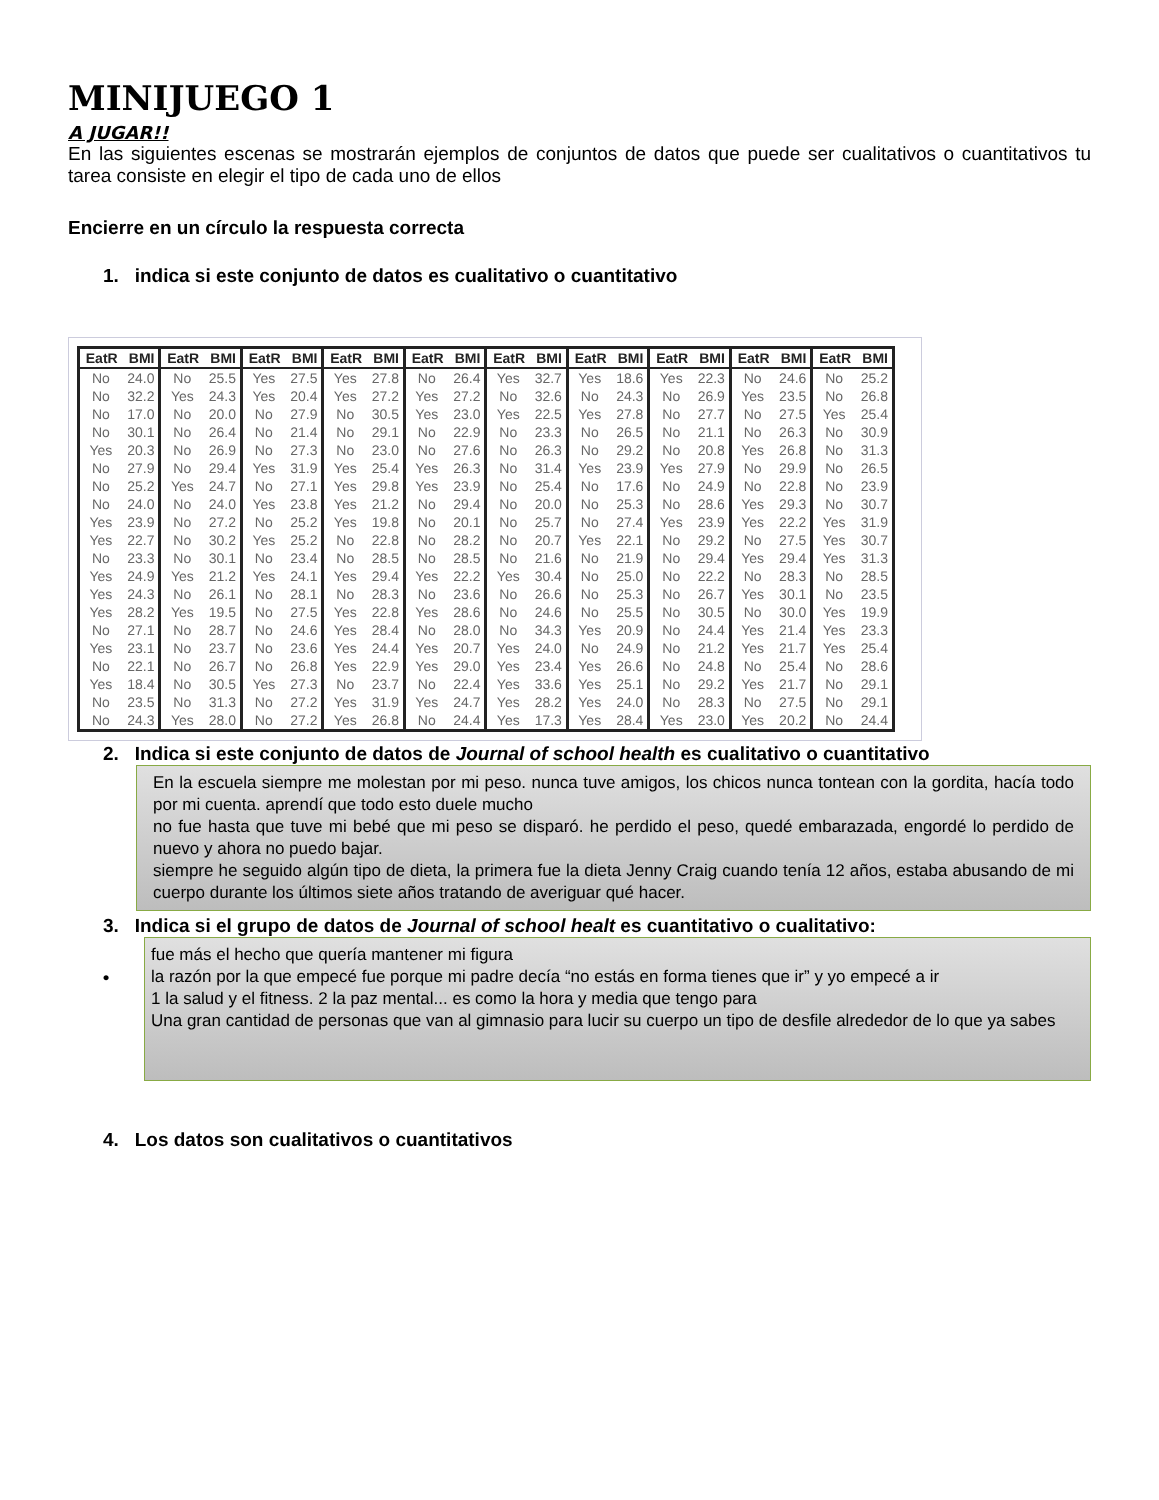MINIJUEGO 1
A JUGAR!!
En las siguientes escenas se mostrarán ejemplos de conjuntos de datos que puede ser cualitativos o cuantitativos tu tarea consiste en elegir el tipo de cada uno de ellos
Encierre en un círculo la respuesta correcta
1. indica si este conjunto de datos es cualitativo o cuantitativo
| EatR | BMI | EatR | BMI | EatR | BMI | EatR | BMI | EatR | BMI | EatR | BMI | EatR | BMI | EatR | BMI | EatR | BMI | EatR | BMI |
| --- | --- | --- | --- | --- | --- | --- | --- | --- | --- | --- | --- | --- | --- | --- | --- | --- | --- | --- | --- |
| No | 24.0 | No | 25.5 | Yes | 27.5 | Yes | 27.8 | No | 26.4 | Yes | 32.7 | Yes | 18.6 | Yes | 22.3 | No | 24.6 | No | 25.2 |
| No | 32.2 | Yes | 24.3 | Yes | 20.4 | Yes | 27.2 | Yes | 27.2 | No | 32.6 | No | 24.3 | No | 26.9 | Yes | 23.5 | No | 26.8 |
| No | 17.0 | No | 20.0 | No | 27.9 | No | 30.5 | Yes | 23.0 | Yes | 22.5 | Yes | 27.8 | No | 27.7 | No | 27.5 | Yes | 25.4 |
| No | 30.1 | No | 26.4 | No | 21.4 | No | 29.1 | No | 22.9 | No | 23.3 | No | 26.5 | No | 21.1 | No | 26.3 | No | 30.9 |
| Yes | 20.3 | No | 26.9 | No | 27.3 | No | 23.0 | No | 27.6 | No | 26.3 | No | 29.2 | No | 20.8 | Yes | 26.8 | No | 31.3 |
| No | 27.9 | No | 29.4 | Yes | 31.9 | Yes | 25.4 | Yes | 26.3 | No | 31.4 | Yes | 23.9 | Yes | 27.9 | No | 29.9 | No | 26.5 |
| No | 25.2 | Yes | 24.7 | No | 27.1 | Yes | 29.8 | Yes | 23.9 | No | 25.4 | No | 17.6 | No | 24.9 | No | 22.8 | No | 23.9 |
| No | 24.0 | No | 24.0 | Yes | 23.8 | Yes | 21.2 | No | 29.4 | No | 20.0 | No | 25.3 | No | 28.6 | Yes | 29.3 | No | 30.7 |
| Yes | 23.9 | No | 27.2 | No | 25.2 | Yes | 19.8 | No | 20.1 | No | 25.7 | No | 27.4 | Yes | 23.9 | Yes | 22.2 | Yes | 31.9 |
| Yes | 22.7 | No | 30.2 | Yes | 25.2 | No | 22.8 | No | 28.2 | No | 20.7 | Yes | 22.1 | No | 29.2 | No | 27.5 | Yes | 30.7 |
| No | 23.3 | No | 30.1 | No | 23.4 | No | 28.5 | No | 28.5 | No | 21.6 | No | 21.9 | No | 29.4 | Yes | 29.4 | Yes | 31.3 |
| Yes | 24.9 | Yes | 21.2 | Yes | 24.1 | Yes | 29.4 | Yes | 22.2 | Yes | 30.4 | No | 25.0 | No | 22.2 | No | 28.3 | No | 28.5 |
| Yes | 24.3 | No | 26.1 | No | 28.1 | No | 28.3 | No | 23.6 | No | 26.6 | No | 25.3 | No | 26.7 | Yes | 30.1 | No | 23.5 |
| Yes | 28.2 | Yes | 19.5 | No | 27.5 | Yes | 22.8 | Yes | 28.6 | No | 24.6 | No | 25.5 | No | 30.5 | No | 30.0 | Yes | 19.9 |
| No | 27.1 | No | 28.7 | No | 24.6 | Yes | 28.4 | No | 28.0 | No | 34.3 | Yes | 20.9 | No | 24.4 | Yes | 21.4 | Yes | 23.3 |
| Yes | 23.1 | No | 23.7 | No | 23.6 | Yes | 24.4 | Yes | 20.7 | Yes | 24.0 | No | 24.9 | No | 21.2 | Yes | 21.7 | Yes | 25.4 |
| No | 22.1 | No | 26.7 | No | 26.8 | Yes | 22.9 | Yes | 29.0 | Yes | 23.4 | Yes | 26.6 | No | 24.8 | No | 25.4 | No | 28.6 |
| Yes | 18.4 | No | 30.5 | Yes | 27.3 | No | 23.7 | No | 22.4 | Yes | 33.6 | Yes | 25.1 | No | 29.2 | Yes | 21.7 | No | 29.1 |
| No | 23.5 | No | 31.3 | No | 27.2 | Yes | 31.9 | Yes | 24.7 | Yes | 28.2 | Yes | 24.0 | No | 28.3 | No | 27.5 | No | 29.1 |
| No | 24.3 | Yes | 28.0 | No | 27.2 | Yes | 26.8 | No | 24.4 | Yes | 17.3 | Yes | 28.4 | Yes | 23.0 | Yes | 20.2 | No | 24.4 |
2. Indica si este conjunto de datos de Journal of school health es cualitativo o cuantitativo
En la escuela siempre me molestan por mi peso. nunca tuve amigos, los chicos nunca tontean con la gordita, hacía todo por mi cuenta. aprendí que todo esto duele mucho
no fue hasta que tuve mi bebé que mi peso se disparó. he perdido el peso, quedé embarazada, engordé lo perdido de nuevo y ahora no puedo bajar.
siempre he seguido algún tipo de dieta, la primera fue la dieta Jenny Craig cuando tenía 12 años, estaba abusando de mi cuerpo durante los últimos siete años tratando de averiguar qué hacer.
3. Indica si el grupo de datos de Journal of school healt es cuantitativo o cualitativo:
•
fue más el hecho que quería mantener mi figura
la razón por la que empecé fue porque mi padre decía “no estás en forma tienes que ir” y yo empecé a ir
1 la salud y el fitness. 2 la paz mental... es como la hora y media que tengo para
Una gran cantidad de personas que van al gimnasio para lucir su cuerpo un tipo de desfile alrededor de lo que ya sabes
4. Los datos son cualitativos o cuantitativos